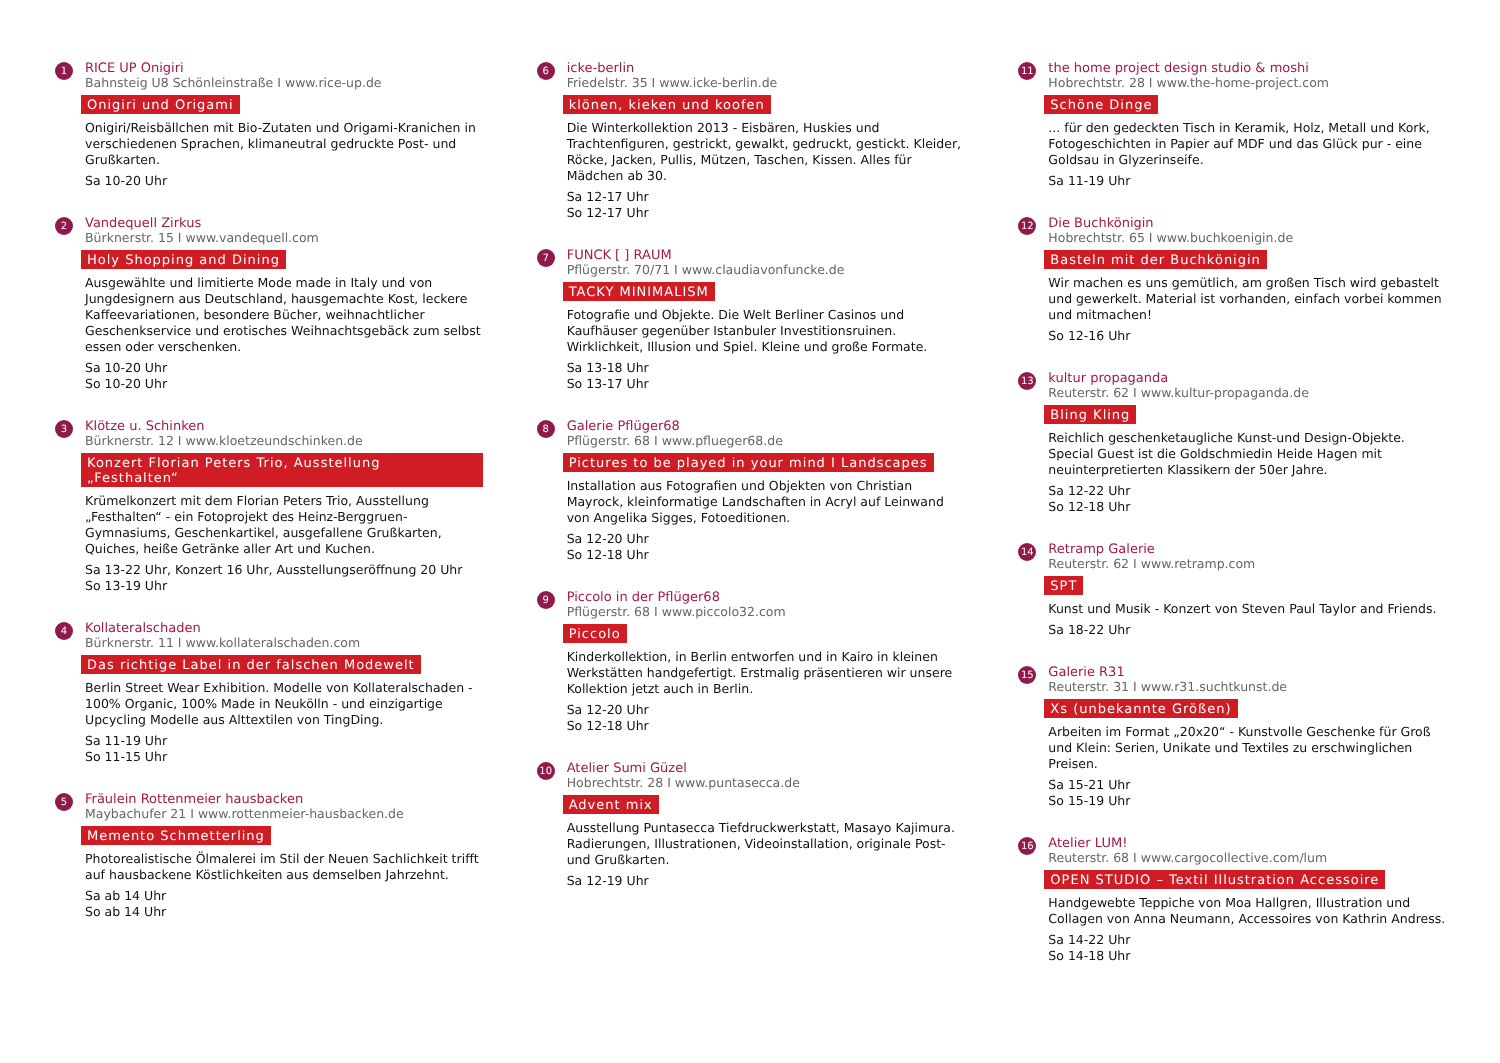1
RICE UP Onigiri
Bahnsteig U8 Schönleinstraße I www.rice-up.de
Onigiri und Origami
Onigiri/Reisbällchen mit Bio-Zutaten und Origami-Kranichen in verschiedenen Sprachen, klimaneutral gedruckte Post- und Grußkarten.
Sa 10-20 Uhr
2
Vandequell Zirkus
Bürknerstr. 15 I www.vandequell.com
Holy Shopping and Dining
Ausgewählte und limitierte Mode made in Italy und von Jungdesignern aus Deutschland, hausgemachte Kost, leckere Kaffeevariationen, besondere Bücher, weihnachtlicher Geschenkservice und erotisches Weihnachtsgebäck zum selbst essen oder verschenken.
Sa 10-20 Uhr
So 10-20 Uhr
3
Klötze u. Schinken
Bürknerstr. 12 I www.kloetzeundschinken.de
Konzert Florian Peters Trio, Ausstellung „Festhalten“
Krümelkonzert mit dem Florian Peters Trio, Ausstellung „Festhalten“ - ein Fotoprojekt des Heinz-Berggruen-Gymnasiums, Geschenkartikel, ausgefallene Grußkarten, Quiches, heiße Getränke aller Art und Kuchen.
Sa 13-22 Uhr, Konzert 16 Uhr, Ausstellungseröffnung 20 Uhr
So 13-19 Uhr
4
Kollateralschaden
Bürknerstr. 11 I www.kollateralschaden.com
Das richtige Label in der falschen Modewelt
Berlin Street Wear Exhibition. Modelle von Kollateralschaden - 100% Organic, 100% Made in Neukölln - und einzigartige Upcycling Modelle aus Alttextilen von TingDing.
Sa 11-19 Uhr
So 11-15 Uhr
5
Fräulein Rottenmeier hausbacken
Maybachufer 21 I www.rottenmeier-hausbacken.de
Memento Schmetterling
Photorealistische Ölmalerei im Stil der Neuen Sachlichkeit trifft auf hausbackene Köstlichkeiten aus demselben Jahrzehnt.
Sa ab 14 Uhr
So ab 14 Uhr
6
icke-berlin
Friedelstr. 35 I www.icke-berlin.de
klönen, kieken und koofen
Die Winterkollektion 2013 - Eisbären, Huskies und Trachtenfiguren, gestrickt, gewalkt, gedruckt, gestickt. Kleider, Röcke, Jacken, Pullis, Mützen, Taschen, Kissen. Alles für Mädchen ab 30.
Sa 12-17 Uhr
So 12-17 Uhr
7
FUNCK [ ] RAUM
Pflügerstr. 70/71 I www.claudiavonfuncke.de
TACKY MINIMALISM
Fotografie und Objekte. Die Welt Berliner Casinos und Kaufhäuser gegenüber Istanbuler Investitionsruinen. Wirklichkeit, Illusion und Spiel. Kleine und große Formate.
Sa 13-18 Uhr
So 13-17 Uhr
8
Galerie Pflüger68
Pflügerstr. 68 I www.pflueger68.de
Pictures to be played in your mind I Landscapes
Installation aus Fotografien und Objekten von Christian Mayrock, kleinformatige Landschaften in Acryl auf Leinwand von Angelika Sigges, Fotoeditionen.
Sa 12-20 Uhr
So 12-18 Uhr
9
Piccolo in der Pflüger68
Pflügerstr. 68 I www.piccolo32.com
Piccolo
Kinderkollektion, in Berlin entworfen und in Kairo in kleinen Werkstätten handgefertigt. Erstmalig präsentieren wir unsere Kollektion jetzt auch in Berlin.
Sa 12-20 Uhr
So 12-18 Uhr
10
Atelier Sumi Güzel
Hobrechtstr. 28 I www.puntasecca.de
Advent mix
Ausstellung Puntasecca Tiefdruckwerkstatt, Masayo Kajimura. Radierungen, Illustrationen, Videoinstallation, originale Post- und Grußkarten.
Sa 12-19 Uhr
11
the home project design studio & moshi
Hobrechtstr. 28 I www.the-home-project.com
Schöne Dinge
... für den gedeckten Tisch in Keramik, Holz, Metall und Kork, Fotogeschichten in Papier auf MDF und das Glück pur - eine Goldsau in Glyzerinseife.
Sa 11-19 Uhr
12
Die Buchkönigin
Hobrechtstr. 65 I www.buchkoenigin.de
Basteln mit der Buchkönigin
Wir machen es uns gemütlich, am großen Tisch wird gebastelt und gewerkelt. Material ist vorhanden, einfach vorbei kommen und mitmachen!
So 12-16 Uhr
13
kultur propaganda
Reuterstr. 62 I www.kultur-propaganda.de
Bling Kling
Reichlich geschenketaugliche Kunst-und Design-Objekte. Special Guest ist die Goldschmiedin Heide Hagen mit neuinterpretierten Klassikern der 50er Jahre.
Sa 12-22 Uhr
So 12-18 Uhr
14
Retramp Galerie
Reuterstr. 62 I www.retramp.com
SPT
Kunst und Musik - Konzert von Steven Paul Taylor and Friends.
Sa 18-22 Uhr
15
Galerie R31
Reuterstr. 31 I www.r31.suchtkunst.de
Xs (unbekannte Größen)
Arbeiten im Format „20x20“ - Kunstvolle Geschenke für Groß und Klein: Serien, Unikate und Textiles zu erschwinglichen Preisen.
Sa 15-21 Uhr
So 15-19 Uhr
16
Atelier LUM!
Reuterstr. 68 I www.cargocollective.com/lum
OPEN STUDIO – Textil Illustration Accessoire
Handgewebte Teppiche von Moa Hallgren, Illustration und Collagen von Anna Neumann, Accessoires von Kathrin Andress.
Sa 14-22 Uhr
So 14-18 Uhr